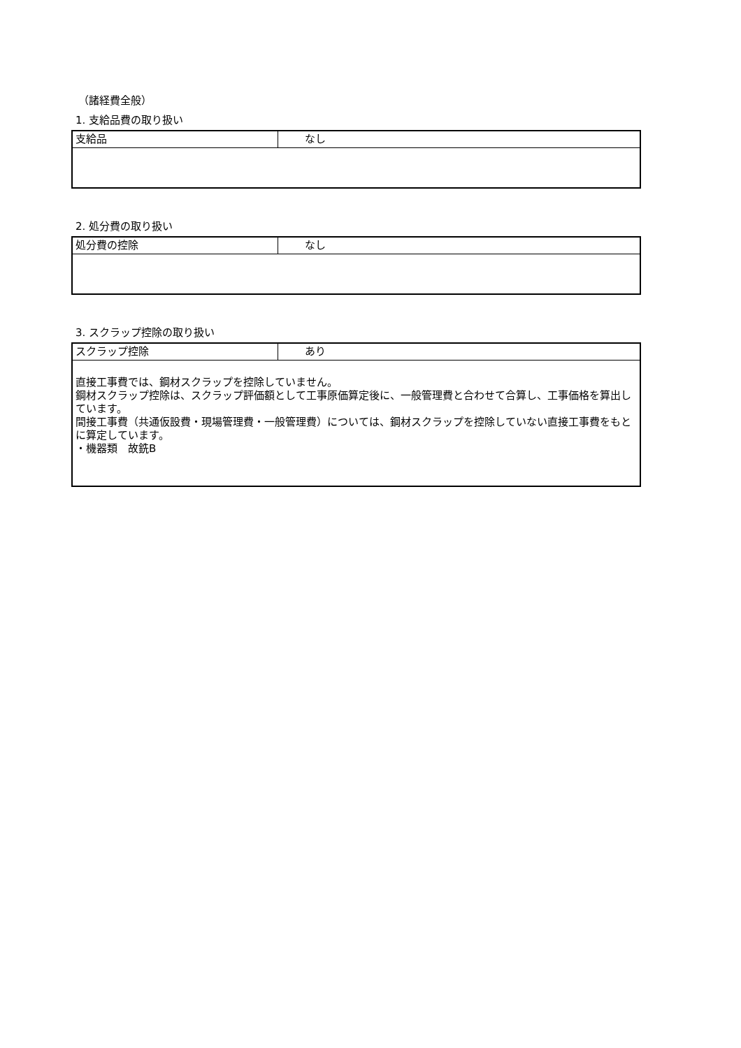（諸経費全般）
1. 支給品費の取り扱い
| 支給品 | なし |
2. 処分費の取り扱い
| 処分費の控除 | なし |
3. スクラップ控除の取り扱い
| スクラップ控除 | あり |
| 直接工事費では、鋼材スクラップを控除していません。 鋼材スクラップ控除は、スクラップ評価額として工事原価算定後に、一般管理費と合わせて合算し、工事価格を算出しています。 間接工事費（共通仮設費・現場管理費・一般管理費）については、鋼材スクラップを控除していない直接工事費をもとに算定しています。 ・機器類 故銑B | |